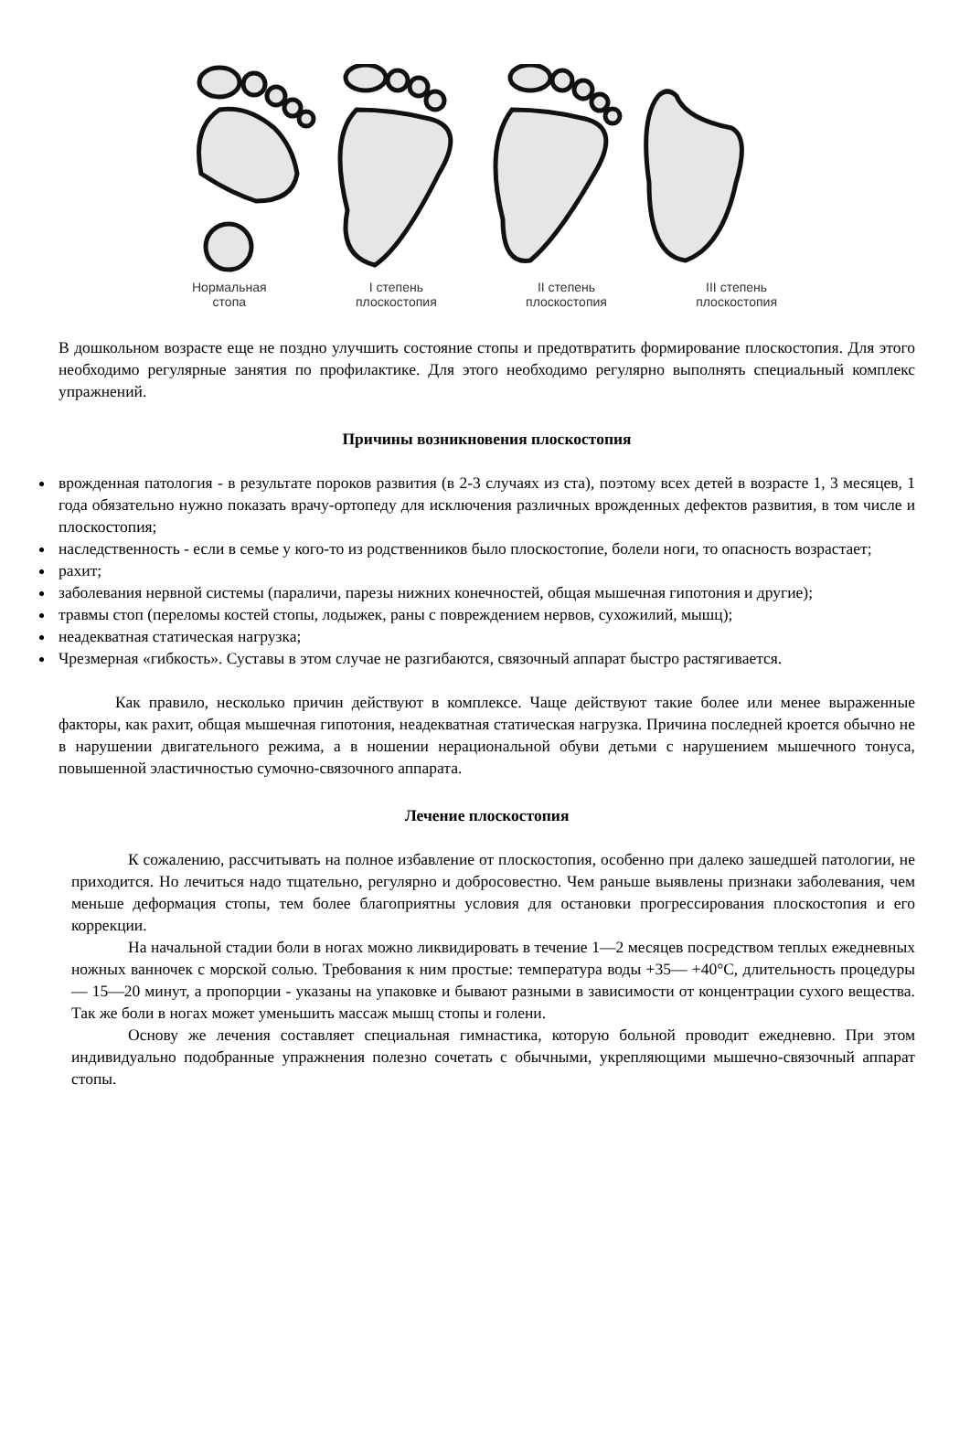Нормальная
стопа
I степень
плоскостопия
II степень
плоскостопия
III степень
плоскостопия
В дошкольном возрасте еще не поздно улучшить состояние стопы и предотвратить формирование плоскостопия. Для этого необходимо регулярные занятия по профилактике. Для этого необходимо регулярно выполнять специальный комплекс упражнений.
Причины возникновения плоскостопия
врожденная патология - в результате пороков развития (в 2-3 случаях из ста), поэтому всех детей в возрасте 1, 3 месяцев, 1 года обязательно нужно показать врачу-ортопеду для исключения различных врожденных дефектов развития, в том числе и плоскостопия;
наследственность - если в семье у кого-то из родственников было плоскостопие, болели ноги, то опасность возрастает;
рахит;
заболевания нервной системы (параличи, парезы нижних конечностей, общая мышечная гипотония и другие);
травмы стоп (переломы костей стопы, лодыжек, раны с повреждением нервов, сухожилий, мышц);
неадекватная статическая нагрузка;
Чрезмерная «гибкость». Суставы в этом случае не разгибаются, связочный аппарат быстро растягивается.
Как правило, несколько причин действуют в комплексе. Чаще действуют такие более или менее выраженные факторы, как рахит, общая мышечная гипотония, неадекватная статическая нагрузка. Причина последней кроется обычно не в нарушении двигательного режима, а в ношении нерациональной обуви детьми с нарушением мышечного тонуса, повышенной эластичностью сумочно-связочного аппарата.
Лечение плоскостопия
К сожалению, рассчитывать на полное избавление от плоскостопия, особенно при далеко зашедшей патологии, не приходится. Но лечиться надо тщательно, регулярно и добросовестно. Чем раньше выявлены признаки заболевания, чем меньше деформация стопы, тем более благоприятны условия для остановки прогрессирования плоскостопия и его коррекции.
На начальной стадии боли в ногах можно ликвидировать в течение 1—2 месяцев посредством теплых ежедневных ножных ванночек с морской солью. Требования к ним простые: температура воды +35— +40°С, длительность процедуры — 15—20 минут, а пропорции - указаны на упаковке и бывают разными в зависимости от концентрации сухого вещества. Так же боли в ногах может уменьшить массаж мышц стопы и голени.
Основу же лечения составляет специальная гимнастика, которую больной проводит ежедневно. При этом индивидуально подобранные упражнения полезно сочетать с обычными, укрепляющими мышечно-связочный аппарат стопы.